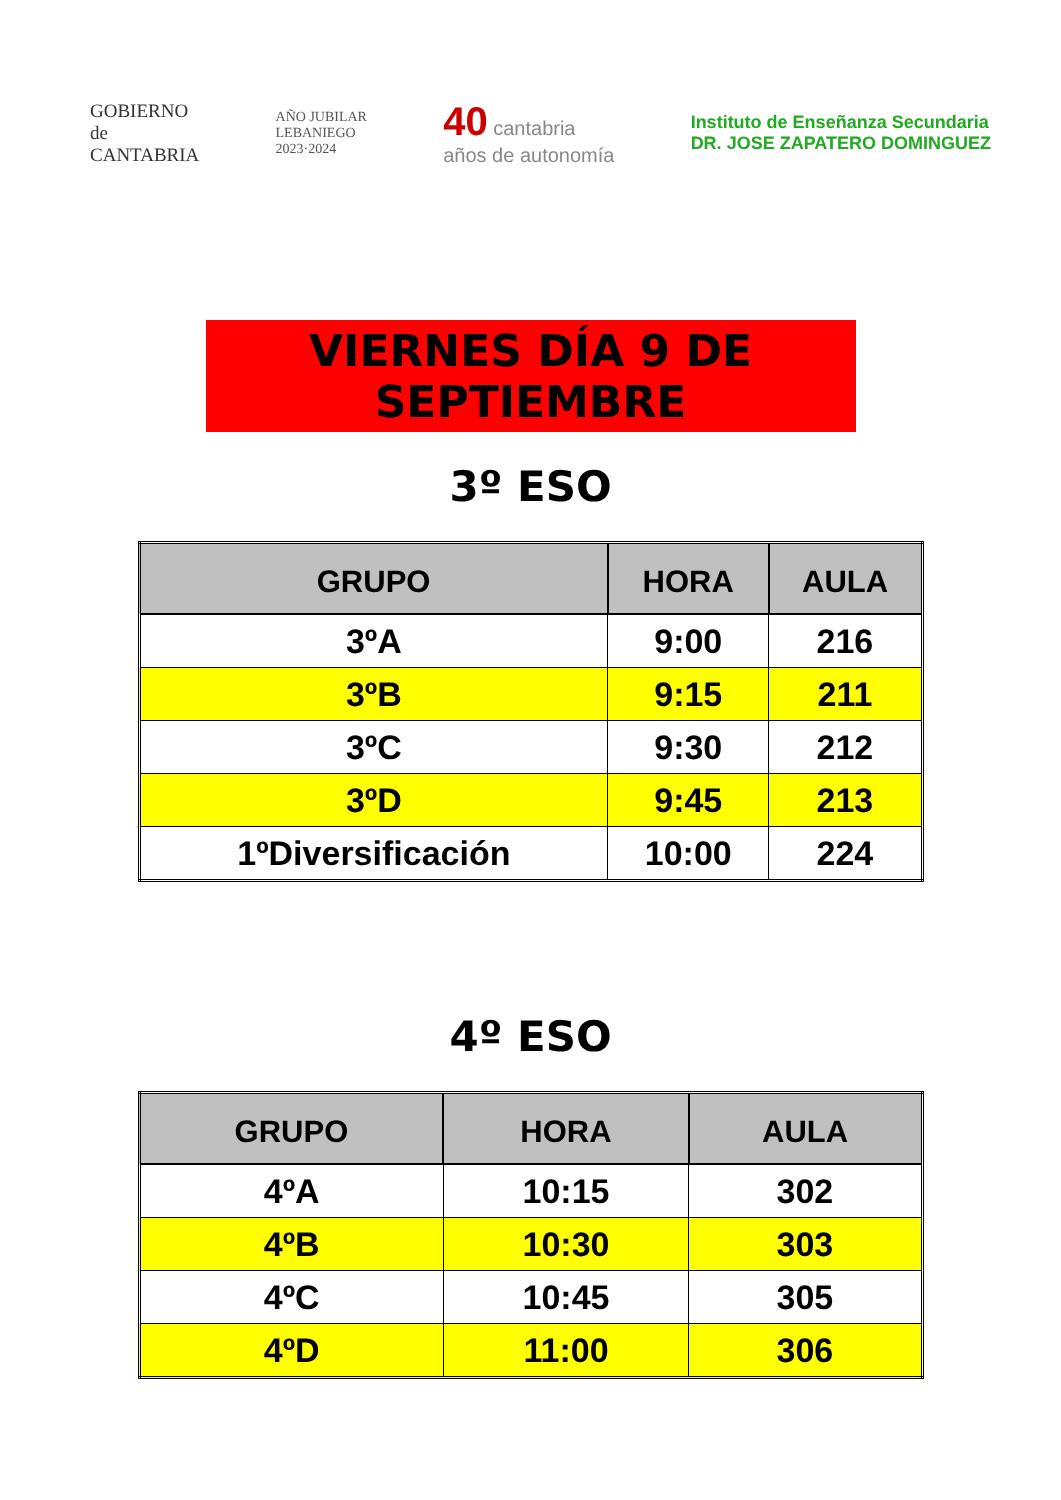GOBIERNO
de
CANTABRIA
AÑO JUBILAR
LEBANIEGO
2023·2024
40 cantabria
años de autonomía
Instituto de Enseñanza Secundaria
DR. JOSE ZAPATERO DOMINGUEZ
VIERNES DÍA 9 DE SEPTIEMBRE
3º ESO
| GRUPO | HORA | AULA |
| --- | --- | --- |
| 3ºA | 9:00 | 216 |
| 3ºB | 9:15 | 211 |
| 3ºC | 9:30 | 212 |
| 3ºD | 9:45 | 213 |
| 1ºDiversificación | 10:00 | 224 |
4º ESO
| GRUPO | HORA | AULA |
| --- | --- | --- |
| 4ºA | 10:15 | 302 |
| 4ºB | 10:30 | 303 |
| 4ºC | 10:45 | 305 |
| 4ºD | 11:00 | 306 |